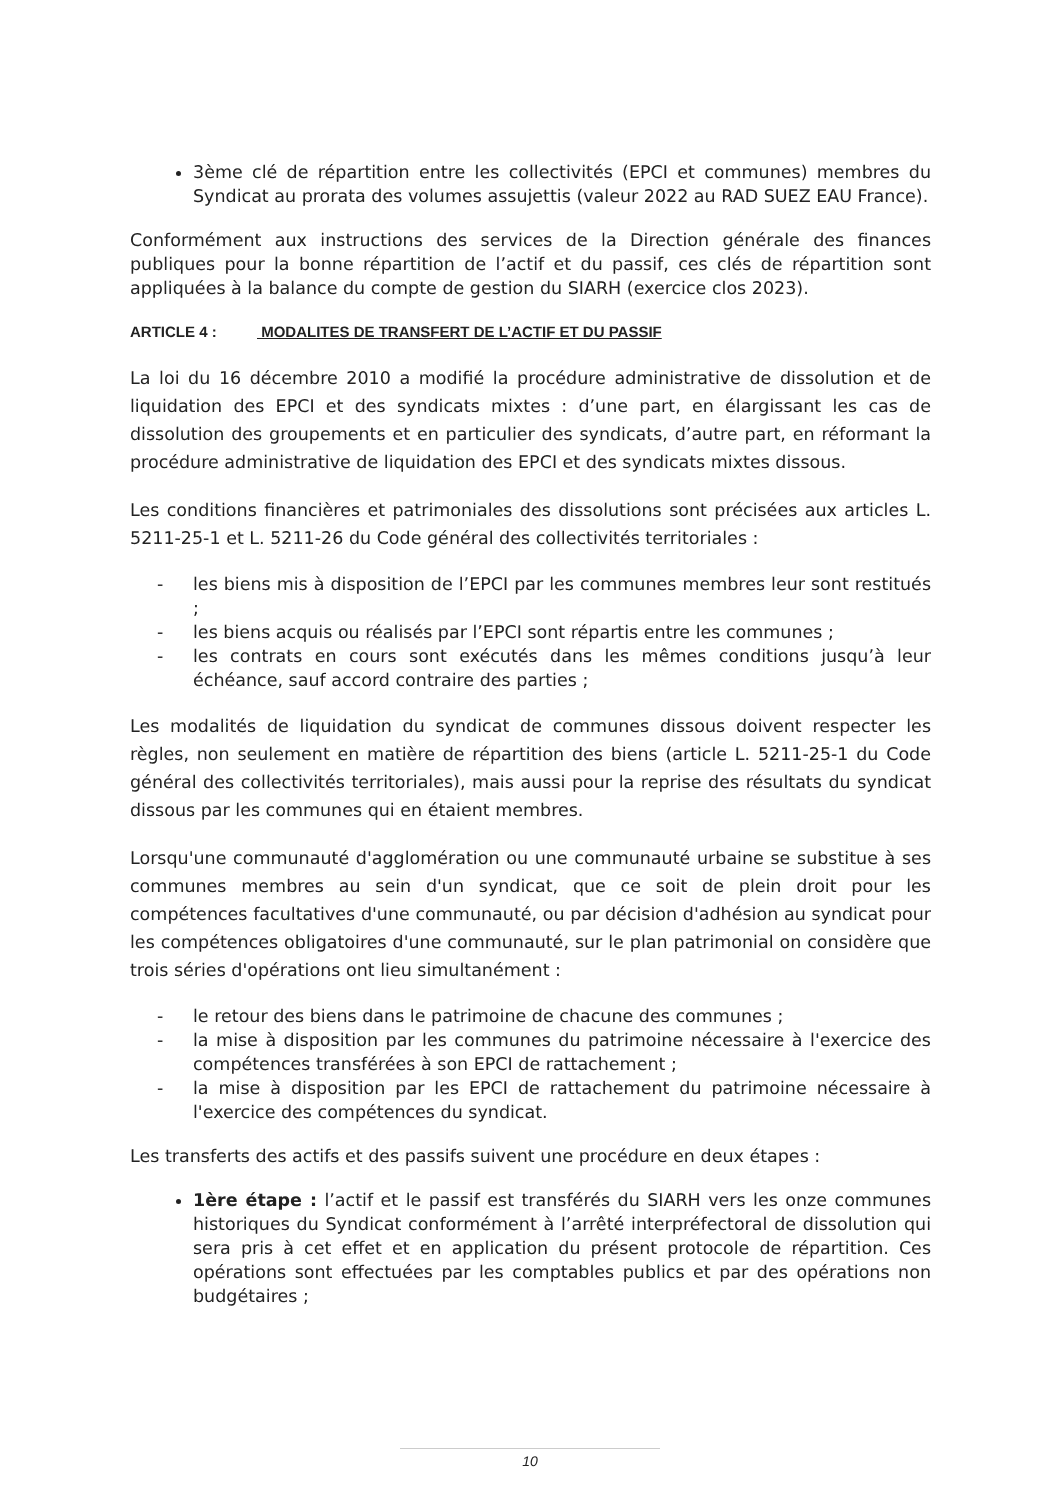3ème clé de répartition entre les collectivités (EPCI et communes) membres du Syndicat au prorata des volumes assujettis (valeur 2022 au RAD SUEZ EAU France).
Conformément aux instructions des services de la Direction générale des finances publiques pour la bonne répartition de l’actif et du passif, ces clés de répartition sont appliquées à la balance du compte de gestion du SIARH (exercice clos 2023).
ARTICLE 4 : MODALITES DE TRANSFERT DE L’ACTIF ET DU PASSIF
La loi du 16 décembre 2010 a modifié la procédure administrative de dissolution et de liquidation des EPCI et des syndicats mixtes : d’une part, en élargissant les cas de dissolution des groupements et en particulier des syndicats, d’autre part, en réformant la procédure administrative de liquidation des EPCI et des syndicats mixtes dissous.
Les conditions financières et patrimoniales des dissolutions sont précisées aux articles L. 5211-25-1 et L. 5211-26 du Code général des collectivités territoriales :
- les biens mis à disposition de l’EPCI par les communes membres leur sont restitués ;
- les biens acquis ou réalisés par l’EPCI sont répartis entre les communes ;
- les contrats en cours sont exécutés dans les mêmes conditions jusqu’à leur échéance, sauf accord contraire des parties ;
Les modalités de liquidation du syndicat de communes dissous doivent respecter les règles, non seulement en matière de répartition des biens (article L. 5211-25-1 du Code général des collectivités territoriales), mais aussi pour la reprise des résultats du syndicat dissous par les communes qui en étaient membres.
Lorsqu'une communauté d'agglomération ou une communauté urbaine se substitue à ses communes membres au sein d'un syndicat, que ce soit de plein droit pour les compétences facultatives d'une communauté, ou par décision d'adhésion au syndicat pour les compétences obligatoires d'une communauté, sur le plan patrimonial on considère que trois séries d'opérations ont lieu simultanément :
- le retour des biens dans le patrimoine de chacune des communes ;
- la mise à disposition par les communes du patrimoine nécessaire à l'exercice des compétences transférées à son EPCI de rattachement ;
- la mise à disposition par les EPCI de rattachement du patrimoine nécessaire à l'exercice des compétences du syndicat.
Les transferts des actifs et des passifs suivent une procédure en deux étapes :
1ère étape : l’actif et le passif est transférés du SIARH vers les onze communes historiques du Syndicat conformément à l’arrêté interpréfectoral de dissolution qui sera pris à cet effet et en application du présent protocole de répartition. Ces opérations sont effectuées par les comptables publics et par des opérations non budgétaires ;
10